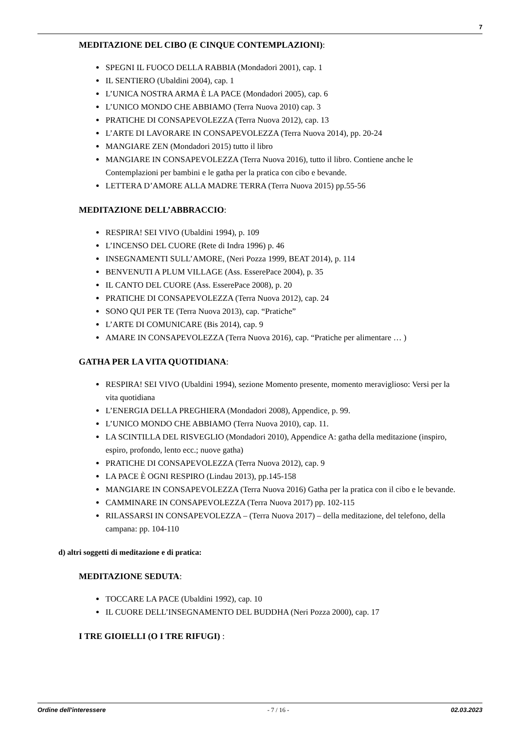7
MEDITAZIONE DEL CIBO (E CINQUE CONTEMPLAZIONI):
SPEGNI IL FUOCO DELLA RABBIA (Mondadori 2001), cap. 1
IL SENTIERO (Ubaldini 2004), cap. 1
L’UNICA NOSTRA ARMA È LA PACE (Mondadori 2005), cap. 6
L’UNICO MONDO CHE ABBIAMO (Terra Nuova 2010) cap. 3
PRATICHE DI CONSAPEVOLEZZA (Terra Nuova 2012), cap. 13
L’ARTE DI LAVORARE IN CONSAPEVOLEZZA (Terra Nuova 2014), pp. 20-24
MANGIARE ZEN (Mondadori 2015) tutto il libro
MANGIARE IN CONSAPEVOLEZZA (Terra Nuova 2016), tutto il libro. Contiene anche le Contemplazioni per bambini e le gatha per la pratica con cibo e bevande.
LETTERA D’AMORE ALLA MADRE TERRA (Terra Nuova 2015) pp.55-56
MEDITAZIONE DELL’ABBRACCIO:
RESPIRA! SEI VIVO (Ubaldini 1994), p. 109
L’INCENSO DEL CUORE (Rete di Indra 1996) p. 46
INSEGNAMENTI SULL’AMORE, (Neri Pozza 1999, BEAT 2014), p. 114
BENVENUTI A PLUM VILLAGE (Ass. EsserePace 2004), p. 35
IL CANTO DEL CUORE (Ass. EsserePace 2008), p. 20
PRATICHE DI CONSAPEVOLEZZA (Terra Nuova 2012), cap. 24
SONO QUI PER TE (Terra Nuova 2013), cap. “Pratiche”
L’ARTE DI COMUNICARE (Bis 2014), cap. 9
AMARE IN CONSAPEVOLEZZA (Terra Nuova 2016), cap. “Pratiche per alimentare … )
GATHA PER LA VITA QUOTIDIANA:
RESPIRA! SEI VIVO (Ubaldini 1994), sezione Momento presente, momento meraviglioso: Versi per la vita quotidiana
L’ENERGIA DELLA PREGHIERA (Mondadori 2008), Appendice, p. 99.
L’UNICO MONDO CHE ABBIAMO (Terra Nuova 2010), cap. 11.
LA SCINTILLA DEL RISVEGLIO (Mondadori 2010), Appendice A: gatha della meditazione (inspiro, espiro, profondo, lento ecc.; nuove gatha)
PRATICHE DI CONSAPEVOLEZZA (Terra Nuova 2012), cap. 9
LA PACE È OGNI RESPIRO (Lindau 2013), pp.145-158
MANGIARE IN CONSAPEVOLEZZA (Terra Nuova 2016) Gatha per la pratica con il cibo e le bevande.
CAMMINARE IN CONSAPEVOLEZZA (Terra Nuova 2017) pp. 102-115
RILASSARSI IN CONSAPEVOLEZZA – (Terra Nuova 2017) – della meditazione, del telefono, della campana: pp. 104-110
d) altri soggetti di meditazione e di pratica:
MEDITAZIONE SEDUTA:
TOCCARE LA PACE (Ubaldini 1992), cap. 10
IL CUORE DELL’INSEGNAMENTO DEL BUDDHA (Neri Pozza 2000), cap. 17
I TRE GIOIELLI (O I TRE RIFUGI) :
Ordine dell'interessere - 7 / 16 - 02.03.2023